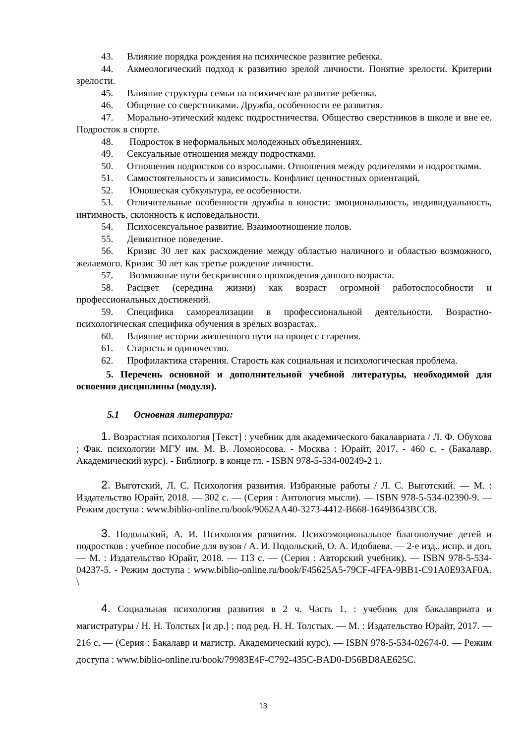43. Влияние порядка рождения на психическое развитие ребенка.
44. Акмеологический подход к развитию зрелой личности. Понятие зрелости. Критерии зрелости.
45. Влияние структуры семьи на психическое развитие ребенка.
46. Общение со сверстниками. Дружба, особенности ее развития.
47. Морально-этический кодекс подростничества. Общество сверстников в школе и вне ее. Подросток в спорте.
48. Подросток в неформальных молодежных объединениях.
49. Сексуальные отношения между подростками.
50. Отношения подростков со взрослыми. Отношения между родителями и подростками.
51. Самостоятельность и зависимость. Конфликт ценностных ориентаций.
52. Юношеская субкультура, ее особенности.
53. Отличительные особенности дружбы в юности: эмоциональность, индивидуальность, интимность, склонность к исповедальности.
54. Психосексуальное развитие. Взаимоотношение полов.
55. Девиантное поведение.
56. Кризис 30 лет как расхождение между областью наличного и областью возможного, желаемого. Кризис 30 лет как третье рождение личности.
57. Возможные пути бескризисного прохождения данного возраста.
58. Расцвет (середина жизни) как возраст огромной работоспособности и профессиональных достижений.
59. Специфика самореализации в профессиональной деятельности. Возрастно-психологическая специфика обучения в зрелых возрастах.
60. Влияние истории жизненного пути на процесс старения.
61. Старость и одиночество.
62. Профилактика старения. Старость как социальная и психологическая проблема.
5. Перечень основной и дополнительной учебной литературы, необходимой для освоения дисциплины (модуля).
5.1 Основная литература:
1. Возрастная психология [Текст] : учебник для академического бакалавриата / Л. Ф. Обухова ; Фак. психологии МГУ им. М. В. Ломоносова. - Москва : Юрайт, 2017. - 460 с. - (Бакалавр. Академический курс). - Библиогр. в конце гл. - ISBN 978-5-534-00249-2 1.
2. Выготский, Л. С. Психология развития. Избранные работы / Л. С. Выготский. — М. : Издательство Юрайт, 2018. — 302 с. — (Серия : Антология мысли). — ISBN 978-5-534-02390-9. — Режим доступа : www.biblio-online.ru/book/9062AA40-3273-4412-B668-1649B643BCC8.
3. Подольский, А. И. Психология развития. Психоэмоциональное благополучие детей и подростков : учебное пособие для вузов / А. И. Подольский, О. А. Идобаева. — 2-е изд., испр. и доп. — М. : Издательство Юрайт, 2018. — 113 с. — (Серия : Авторский учебник). — ISBN 978-5-534-04237-5. - Режим доступа : www.biblio-online.ru/book/F45625A5-79CF-4FFA-9BB1-C91A0E93AF0A. \
4. Социальная психология развития в 2 ч. Часть 1. : учебник для бакалавриата и магистратуры / Н. Н. Толстых [и др.] ; под ред. Н. Н. Толстых. — М. : Издательство Юрайт, 2017. — 216 с. — (Серия : Бакалавр и магистр. Академический курс). — ISBN 978-5-534-02674-0. — Режим доступа : www.biblio-online.ru/book/79983E4F-C792-435C-BAD0-D56BD8AE625C.
13